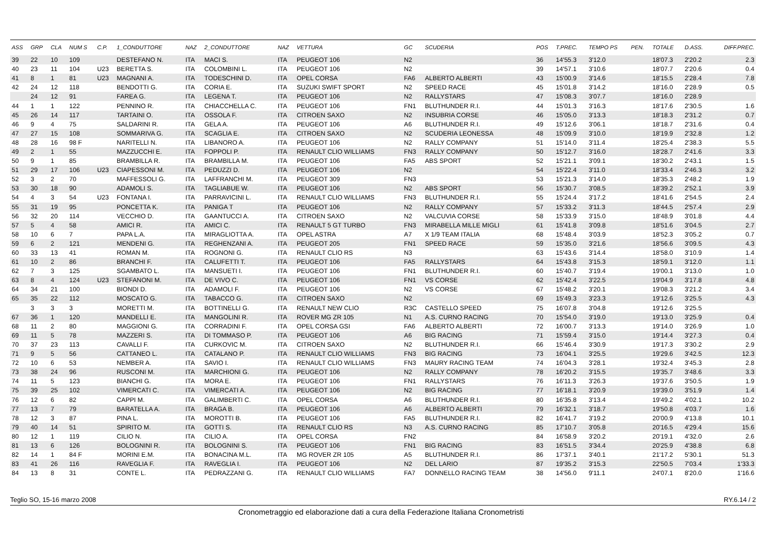| ASS | GRP | CLA | NUM S | C.P. | 1_CONDUTTORE | NAZ | 2_CONDUTTORE | NAZ | VETTURA | GC | SCUDERIA | POS | T.PREC. | TEMPO PS | PEN. | TOTALE | D.ASS. | DIFF.PREC. |
| --- | --- | --- | --- | --- | --- | --- | --- | --- | --- | --- | --- | --- | --- | --- | --- | --- | --- | --- |
| 39 | 22 | 10 | 109 | | DESTEFANO N. | ITA | MACI S. | ITA | PEUGEOT 106 | N2 | | 36 | 14'55.3 | 3'12.0 | | 18'07.3 | 2'20.2 | 2.3 |
| 40 | 23 | 11 | 104 | U23 | BERETTA S. | ITA | COLOMBINI L. | ITA | PEUGEOT 106 | N2 | | 39 | 14'57.1 | 3'10.6 | | 18'07.7 | 2'20.6 | 0.4 |
| 41 | 8 | 1 | 81 | U23 | MAGNANI A. | ITA | TODESCHINI D. | ITA | OPEL CORSA | FA6 | ALBERTO ALBERTI | 43 | 15'00.9 | 3'14.6 | | 18'15.5 | 2'28.4 | 7.8 |
| 42 | 24 | 12 | 118 | | BENDOTTI G. | ITA | CORIA E. | ITA | SUZUKI SWIFT SPORT | N2 | SPEED RACE | 45 | 15'01.8 | 3'14.2 | | 18'16.0 | 2'28.9 | 0.5 |
| | 24 | 12 | 91 | | FAREA G. | ITA | LEGENA T. | ITA | PEUGEOT 106 | N2 | RALLYSTARS | 47 | 15'08.3 | 3'07.7 | | 18'16.0 | 2'28.9 | |
| 44 | 1 | 1 | 122 | | PENNINO R. | ITA | CHIACCHELLA C. | ITA | PEUGEOT 106 | FN1 | BLUTHUNDER R.I. | 44 | 15'01.3 | 3'16.3 | | 18'17.6 | 2'30.5 | 1.6 |
| 45 | 26 | 14 | 117 | | TARTAINI O. | ITA | OSSOLA F. | ITA | CITROEN SAXO | N2 | INSUBRIA CORSE | 46 | 15'05.0 | 3'13.3 | | 18'18.3 | 2'31.2 | 0.7 |
| 46 | 9 | 4 | 75 | | SALDARINI R. | ITA | GELA A. | ITA | PEUGEOT 106 | A6 | BLUTHUNDER R.I. | 49 | 15'12.6 | 3'06.1 | | 18'18.7 | 2'31.6 | 0.4 |
| 47 | 27 | 15 | 108 | | SOMMARIVA G. | ITA | SCAGLIA E. | ITA | CITROEN SAXO | N2 | SCUDERIA LEONESSA | 48 | 15'09.9 | 3'10.0 | | 18'19.9 | 2'32.8 | 1.2 |
| 48 | 28 | 16 | 98 F | | NARITELLI N. | ITA | LIBANORO A. | ITA | PEUGEOT 106 | N2 | RALLY COMPANY | 51 | 15'14.0 | 3'11.4 | | 18'25.4 | 2'38.3 | 5.5 |
| 49 | 2 | 1 | 55 | | MAZZUCCHI E. | ITA | FOPPOLI P. | ITA | RENAULT CLIO WILLIAMS | FN3 | RALLY COMPANY | 50 | 15'12.7 | 3'16.0 | | 18'28.7 | 2'41.6 | 3.3 |
| 50 | 9 | 1 | 85 | | BRAMBILLA R. | ITA | BRAMBILLA M. | ITA | PEUGEOT 106 | FA5 | ABS SPORT | 52 | 15'21.1 | 3'09.1 | | 18'30.2 | 2'43.1 | 1.5 |
| 51 | 29 | 17 | 106 | U23 | CIAPESSONI M. | ITA | PEDUZZI D. | ITA | PEUGEOT 106 | N2 | | 54 | 15'22.4 | 3'11.0 | | 18'33.4 | 2'46.3 | 3.2 |
| 52 | 3 | 2 | 70 | | MAFFESSOLI G. | ITA | LAFFRANCHI M. | ITA | PEUGEOT 309 | FN3 | | 53 | 15'21.3 | 3'14.0 | | 18'35.3 | 2'48.2 | 1.9 |
| 53 | 30 | 18 | 90 | | ADAMOLI S. | ITA | TAGLIABUE W. | ITA | PEUGEOT 106 | N2 | ABS SPORT | 56 | 15'30.7 | 3'08.5 | | 18'39.2 | 2'52.1 | 3.9 |
| 54 | 4 | 3 | 54 | U23 | FONTANA I. | ITA | PARRAVICINI L. | ITA | RENAULT CLIO WILLIAMS | FN3 | BLUTHUNDER R.I. | 55 | 15'24.4 | 3'17.2 | | 18'41.6 | 2'54.5 | 2.4 |
| 55 | 31 | 19 | 95 | | PONCETTA K. | ITA | PANIGA T | ITA | PEUGEOT 106 | N2 | RALLY COMPANY | 57 | 15'33.2 | 3'11.3 | | 18'44.5 | 2'57.4 | 2.9 |
| 56 | 32 | 20 | 114 | | VECCHIO D. | ITA | GAANTUCCI A. | ITA | CITROEN SAXO | N2 | VALCUVIA CORSE | 58 | 15'33.9 | 3'15.0 | | 18'48.9 | 3'01.8 | 4.4 |
| 57 | 5 | 4 | 58 | | AMICI R. | ITA | AMICI C. | ITA | RENAULT 5 GT TURBO | FN3 | MIRABELLA MILLE MIGLI | 61 | 15'41.8 | 3'09.8 | | 18'51.6 | 3'04.5 | 2.7 |
| 58 | 10 | 6 | 7 | | PAPA L.A. | ITA | MIRAGLIOTTA A. | ITA | OPEL ASTRA | A7 | X 1/9 TEAM ITALIA | 68 | 15'48.4 | 3'03.9 | | 18'52.3 | 3'05.2 | 0.7 |
| 59 | 6 | 2 | 121 | | MENDENI G. | ITA | REGHENZANI A. | ITA | PEUGEOT 205 | FN1 | SPEED RACE | 59 | 15'35.0 | 3'21.6 | | 18'56.6 | 3'09.5 | 4.3 |
| 60 | 33 | 13 | 41 | | ROMAN M. | ITA | ROGNONI G. | ITA | RENAULT CLIO RS | N3 | | 63 | 15'43.6 | 3'14.4 | | 18'58.0 | 3'10.9 | 1.4 |
| 61 | 10 | 2 | 86 | | BRANCHI F. | ITA | CALUFETTI T. | ITA | PEUGEOT 106 | FA5 | RALLYSTARS | 64 | 15'43.8 | 3'15.3 | | 18'59.1 | 3'12.0 | 1.1 |
| 62 | 7 | 3 | 125 | | SGAMBATO L. | ITA | MANSUETI I. | ITA | PEUGEOT 106 | FN1 | BLUTHUNDER R.I. | 60 | 15'40.7 | 3'19.4 | | 19'00.1 | 3'13.0 | 1.0 |
| 63 | 8 | 4 | 124 | U23 | STEFANONI M. | ITA | DE VIVO C. | ITA | PEUGEOT 106 | FN1 | VS CORSE | 62 | 15'42.4 | 3'22.5 | | 19'04.9 | 3'17.8 | 4.8 |
| 64 | 34 | 21 | 100 | | BIONDI D. | ITA | ADAMOLI F. | ITA | PEUGEOT 106 | N2 | VS CORSE | 67 | 15'48.2 | 3'20.1 | | 19'08.3 | 3'21.2 | 3.4 |
| 65 | 35 | 22 | 112 | | MOSCATO G. | ITA | TABACCO G. | ITA | CITROEN SAXO | N2 | | 69 | 15'49.3 | 3'23.3 | | 19'12.6 | 3'25.5 | 4.3 |
| | 3 | 3 | 3 | | MORETTI M. | ITA | BOTTINELLI G. | ITA | RENAULT NEW CLIO | R3C | CASTELLO SPEED | 75 | 16'07.8 | 3'04.8 | | 19'12.6 | 3'25.5 | |
| 67 | 36 | 1 | 120 | | MANDELLI E. | ITA | MANGOLINI R. | ITA | ROVER MG ZR 105 | N1 | A.S. CURNO RACING | 70 | 15'54.0 | 3'19.0 | | 19'13.0 | 3'25.9 | 0.4 |
| 68 | 11 | 2 | 80 | | MAGGIONI G. | ITA | CORRADINI F. | ITA | OPEL CORSA GSI | FA6 | ALBERTO ALBERTI | 72 | 16'00.7 | 3'13.3 | | 19'14.0 | 3'26.9 | 1.0 |
| 69 | 11 | 5 | 78 | | MAZZERI S. | ITA | DI TOMMASO P. | ITA | PEUGEOT 106 | A6 | BIG RACING | 71 | 15'59.4 | 3'15.0 | | 19'14.4 | 3'27.3 | 0.4 |
| 70 | 37 | 23 | 113 | | CAVALLI F. | ITA | CURKOVIC M. | ITA | CITROEN SAXO | N2 | BLUTHUNDER R.I. | 66 | 15'46.4 | 3'30.9 | | 19'17.3 | 3'30.2 | 2.9 |
| 71 | 9 | 5 | 56 | | CATTANEO L. | ITA | CATALANO P. | ITA | RENAULT CLIO WILLIAMS | FN3 | BIG RACING | 73 | 16'04.1 | 3'25.5 | | 19'29.6 | 3'42.5 | 12.3 |
| 72 | 10 | 6 | 53 | | NEMBER A. | ITA | SAVIO I. | ITA | RENAULT CLIO WILLIAMS | FN3 | MAURY RACING TEAM | 74 | 16'04.3 | 3'28.1 | | 19'32.4 | 3'45.3 | 2.8 |
| 73 | 38 | 24 | 96 | | RUSCONI M. | ITA | MARCHIONI G. | ITA | PEUGEOT 106 | N2 | RALLY COMPANY | 78 | 16'20.2 | 3'15.5 | | 19'35.7 | 3'48.6 | 3.3 |
| 74 | 11 | 5 | 123 | | BIANCHI G. | ITA | MORA E. | ITA | PEUGEOT 106 | FN1 | RALLYSTARS | 76 | 16'11.3 | 3'26.3 | | 19'37.6 | 3'50.5 | 1.9 |
| 75 | 39 | 25 | 102 | | VIMERCATI C. | ITA | VIMERCATI A. | ITA | PEUGEOT 106 | N2 | BIG RACING | 77 | 16'18.1 | 3'20.9 | | 19'39.0 | 3'51.9 | 1.4 |
| 76 | 12 | 6 | 82 | | CAPPI M. | ITA | GALIMBERTI C. | ITA | OPEL CORSA | A6 | BLUTHUNDER R.I. | 80 | 16'35.8 | 3'13.4 | | 19'49.2 | 4'02.1 | 10.2 |
| 77 | 13 | 7 | 79 | | BARATELLA A. | ITA | BRAGA B. | ITA | PEUGEOT 106 | A6 | ALBERTO ALBERTI | 79 | 16'32.1 | 3'18.7 | | 19'50.8 | 4'03.7 | 1.6 |
| 78 | 12 | 3 | 87 | | PINA L. | ITA | MOROTTI B. | ITA | PEUGEOT 106 | FA5 | BLUTHUNDER R.I. | 82 | 16'41.7 | 3'19.2 | | 20'00.9 | 4'13.8 | 10.1 |
| 79 | 40 | 14 | 51 | | SPIRITO M. | ITA | GOTTI S. | ITA | RENAULT CLIO RS | N3 | A.S. CURNO RACING | 85 | 17'10.7 | 3'05.8 | | 20'16.5 | 4'29.4 | 15.6 |
| 80 | 12 | 1 | 119 | | CILIO N. | ITA | CILIO A. | ITA | OPEL CORSA | FN2 | | 84 | 16'58.9 | 3'20.2 | | 20'19.1 | 4'32.0 | 2.6 |
| 81 | 13 | 6 | 126 | | BOLOGNINI R. | ITA | BOLOGNINI S. | ITA | PEUGEOT 106 | FN1 | BIG RACING | 83 | 16'51.5 | 3'34.4 | | 20'25.9 | 4'38.8 | 6.8 |
| 82 | 14 | 1 | 84 F | | MORINI E.M. | ITA | BONACINA M.L. | ITA | MG ROVER ZR 105 | A5 | BLUTHUNDER R.I. | 86 | 17'37.1 | 3'40.1 | | 21'17.2 | 5'30.1 | 51.3 |
| 83 | 41 | 26 | 116 | | RAVEGLIA F. | ITA | RAVEGLIA I. | ITA | PEUGEOT 106 | N2 | DEL LARIO | 87 | 19'35.2 | 3'15.3 | | 22'50.5 | 7'03.4 | 1'33.3 |
| 84 | 13 | 8 | 31 | | CONTE L. | ITA | PEDRAZZANI G. | ITA | RENAULT CLIO WILLIAMS | FA7 | DONNELLO RACING TEAM | 38 | 14'56.0 | 9'11.1 | | 24'07.1 | 8'20.0 | 1'16.6 |
Teglio SO, 15-16 marzo 2008 RY.6.14 / 2
Cronometraggio ed elaborazione dati a cura della Federazione Italiana Cronometristi